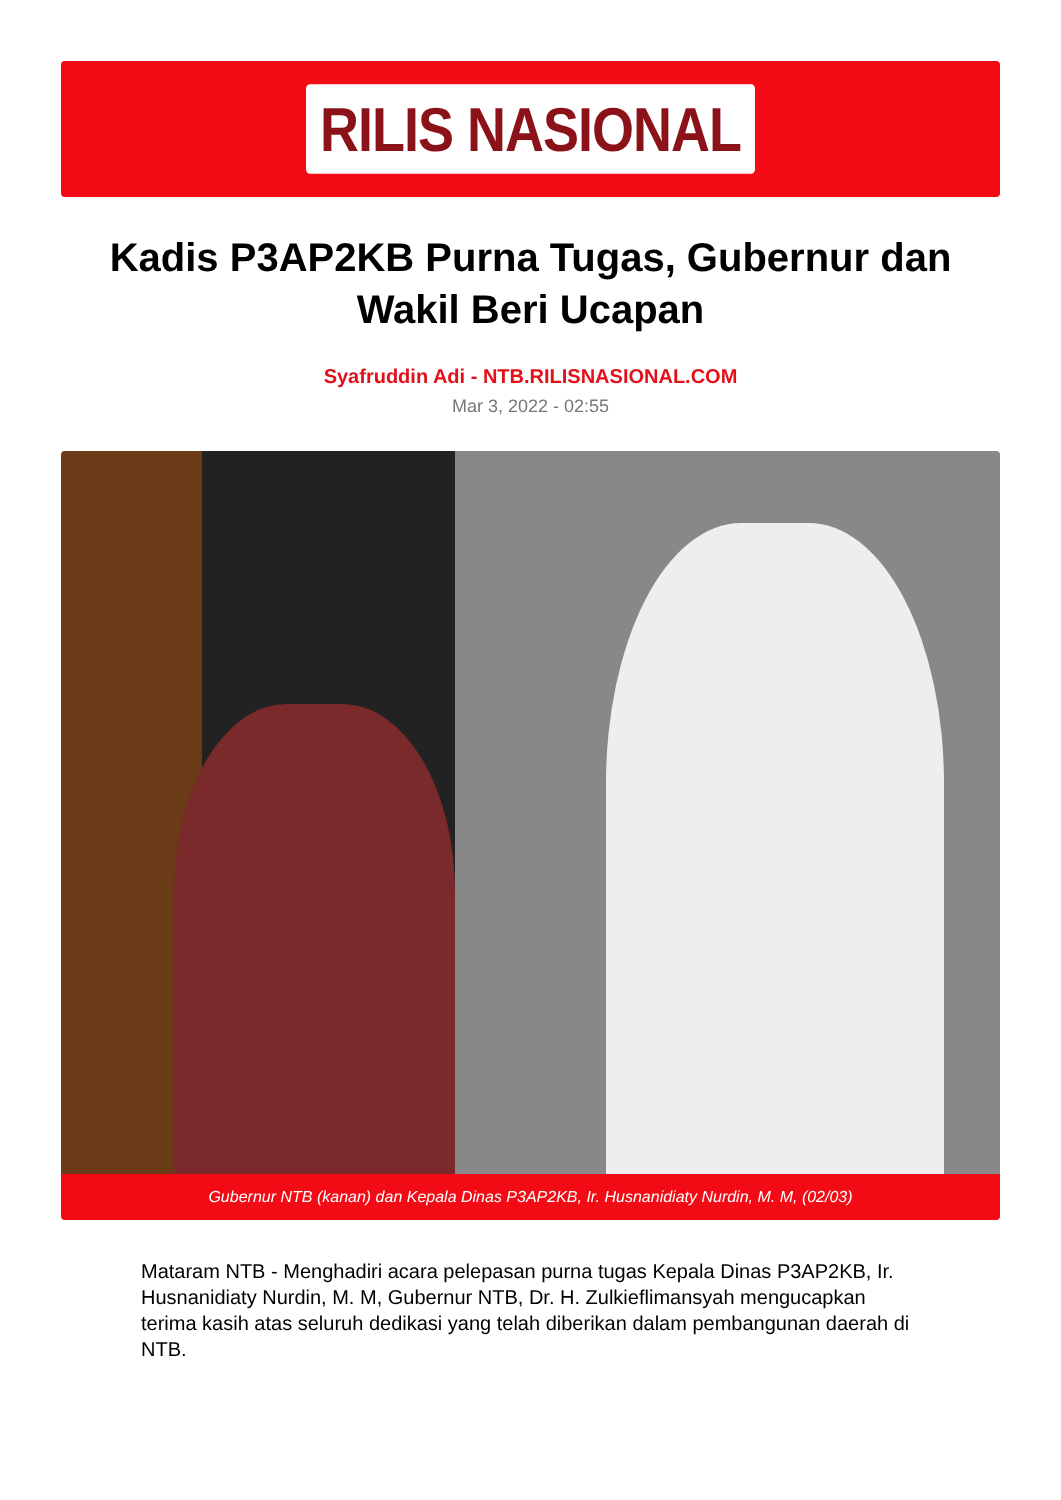RILIS NASIONAL
Kadis P3AP2KB Purna Tugas, Gubernur dan Wakil Beri Ucapan
Syafruddin Adi - NTB.RILISNASIONAL.COM
Mar 3, 2022 - 02:55
Gubernur NTB (kanan) dan Kepala Dinas P3AP2KB, Ir. Husnanidiaty Nurdin, M. M, (02/03)
Mataram NTB - Menghadiri acara pelepasan purna tugas Kepala Dinas P3AP2KB, Ir. Husnanidiaty Nurdin, M. M, Gubernur NTB, Dr. H. Zulkieflimansyah mengucapkan terima kasih atas seluruh dedikasi yang telah diberikan dalam pembangunan daerah di NTB.